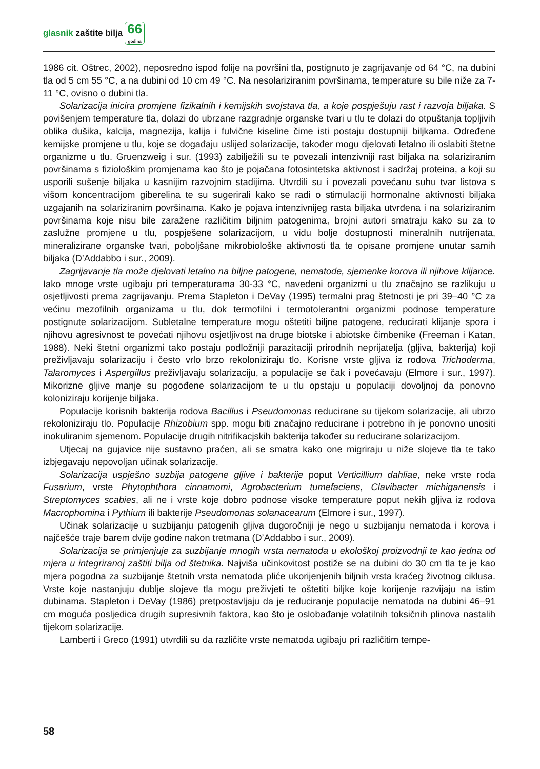glasnik zaštite bilja
66
godina
1986 cit. Oštrec, 2002), neposredno ispod folije na površini tla, postignuto je zagrijavanje od 64 °C, na dubini tla od 5 cm 55 °C, a na dubini od 10 cm 49 °C. Na nesolariziranim površinama, temperature su bile niže za 7-11 °C, ovisno o dubini tla.
Solarizacija inicira promjene fizikalnih i kemijskih svojstava tla, a koje pospješuju rast i razvoja biljaka. S povišenjem temperature tla, dolazi do ubrzane razgradnje organske tvari u tlu te dolazi do otpuštanja topljivih oblika dušika, kalcija, magnezija, kalija i fulvične kiseline čime isti postaju dostupniji biljkama. Određene kemijske promjene u tlu, koje se događaju uslijed solarizacije, također mogu djelovati letalno ili oslabiti štetne organizme u tlu. Gruenzweig i sur. (1993) zabilježili su te povezali intenzivniji rast biljaka na solariziranim površinama s fiziološkim promjenama kao što je pojačana fotosintetska aktivnost i sadržaj proteina, a koji su usporili sušenje biljaka u kasnijim razvojnim stadijima. Utvrdili su i povezali povećanu suhu tvar listova s višom koncentracijom giberelina te su sugerirali kako se radi o stimulaciji hormonalne aktivnosti biljaka uzgajanih na solariziranim površinama. Kako je pojava intenzivnijeg rasta biljaka utvrđena i na solariziranim površinama koje nisu bile zaražene različitim biljnim patogenima, brojni autori smatraju kako su za to zaslužne promjene u tlu, pospješene solarizacijom, u vidu bolje dostupnosti mineralnih nutrijenata, mineralizirane organske tvari, poboljšane mikrobiološke aktivnosti tla te opisane promjene unutar samih biljaka (D’Addabbo i sur., 2009).
Zagrijavanje tla može djelovati letalno na biljne patogene, nematode, sjemenke korova ili njihove klijance. Iako mnoge vrste ugibaju pri temperaturama 30-33 °C, navedeni organizmi u tlu značajno se razlikuju u osjetljivosti prema zagrijavanju. Prema Stapleton i DeVay (1995) termalni prag štetnosti je pri 39–40 °C za većinu mezofilnih organizama u tlu, dok termofilni i termotolerantni organizmi podnose temperature postignute solarizacijom. Subletalne temperature mogu oštetiti biljne patogene, reducirati klijanje spora i njihovu agresivnost te povećati njihovu osjetljivost na druge biotske i abiotske čimbenike (Freeman i Katan, 1988). Neki štetni organizmi tako postaju podložniji parazitaciji prirodnih neprijatelja (gljiva, bakterija) koji preživljavaju solarizaciju i često vrlo brzo rekoloniziraju tlo. Korisne vrste gljiva iz rodova Trichoderma, Talaromyces i Aspergillus preživljavaju solarizaciju, a populacije se čak i povećavaju (Elmore i sur., 1997). Mikorizne gljive manje su pogođene solarizacijom te u tlu opstaju u populaciji dovoljnoj da ponovno koloniziraju korijenje biljaka.
Populacije korisnih bakterija rodova Bacillus i Pseudomonas reducirane su tijekom solarizacije, ali ubrzo rekoloniziraju tlo. Populacije Rhizobium spp. mogu biti značajno reducirane i potrebno ih je ponovno unositi inokuliranim sjemenom. Populacije drugih nitrifikacjskih bakterija također su reducirane solarizacijom.
Utjecaj na gujavice nije sustavno praćen, ali se smatra kako one migriraju u niže slojeve tla te tako izbjegavaju nepovoljan učinak solarizacije.
Solarizacija uspješno suzbija patogene gljive i bakterije poput Verticillium dahliae, neke vrste roda Fusarium, vrste Phytophthora cinnamomi, Agrobacterium tumefaciens, Clavibacter michiganensis i Streptomyces scabies, ali ne i vrste koje dobro podnose visoke temperature poput nekih gljiva iz rodova Macrophomina i Pythium ili bakterije Pseudomonas solanacearum (Elmore i sur., 1997).
Učinak solarizacije u suzbijanju patogenih gljiva dugoročniji je nego u suzbijanju nematoda i korova i najčešće traje barem dvije godine nakon tretmana (D’Addabbo i sur., 2009).
Solarizacija se primjenjuje za suzbijanje mnogih vrsta nematoda u ekološkoj proizvodnji te kao jedna od mjera u integriranoj zaštiti bilja od štetnika. Najviša učinkovitost postiže se na dubini do 30 cm tla te je kao mjera pogodna za suzbijanje štetnih vrsta nematoda pliće ukorijenjenih biljnih vrsta kraćeg životnog ciklusa. Vrste koje nastanjuju dublje slojeve tla mogu preživjeti te oštetiti biljke koje korijenje razvijaju na istim dubinama. Stapleton i DeVay (1986) pretpostavljaju da je reduciranje populacije nematoda na dubini 46–91 cm moguća posljedica drugih supresivnih faktora, kao što je oslobađanje volatilnih toksičnih plinova nastalih tijekom solarizacije.
Lamberti i Greco (1991) utvrdili su da različite vrste nematoda ugibaju pri različitim tempe-
58